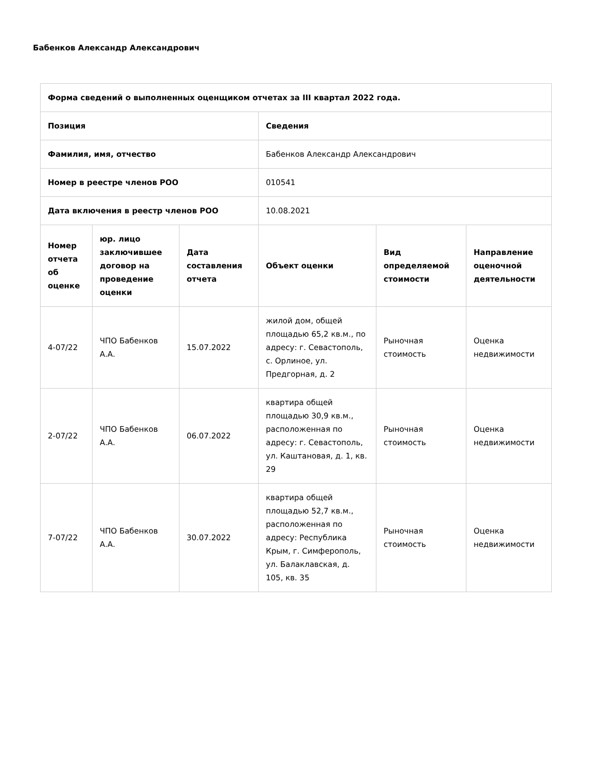Бабенков Александр Александрович
| Форма сведений о выполненных оценщиком отчетах за III квартал 2022 года. | | | | | |
| --- | --- | --- | --- | --- | --- |
| Позиция | | | Сведения | | |
| Фамилия, имя, отчество | | | Бабенков Александр Александрович | | |
| Номер в реестре членов РОО | | | 010541 | | |
| Дата включения в реестр членов РОО | | | 10.08.2021 | | |
| Номер отчета об оценке | юр. лицо заключившее договор на проведение оценки | Дата составления отчета | Объект оценки | Вид определяемой стоимости | Направление оценочной деятельности |
| 4-07/22 | ЧПО Бабенков А.А. | 15.07.2022 | жилой дом, общей площадью 65,2 кв.м., по адресу: г. Севастополь, с. Орлиное, ул. Предгорная, д. 2 | Рыночная стоимость | Оценка недвижимости |
| 2-07/22 | ЧПО Бабенков А.А. | 06.07.2022 | квартира общей площадью 30,9 кв.м., расположенная по адресу: г. Севастополь, ул. Каштановая, д. 1, кв. 29 | Рыночная стоимость | Оценка недвижимости |
| 7-07/22 | ЧПО Бабенков А.А. | 30.07.2022 | квартира общей площадью 52,7 кв.м., расположенная по адресу: Республика Крым, г. Симферополь, ул. Балаклавская, д. 105, кв. 35 | Рыночная стоимость | Оценка недвижимости |